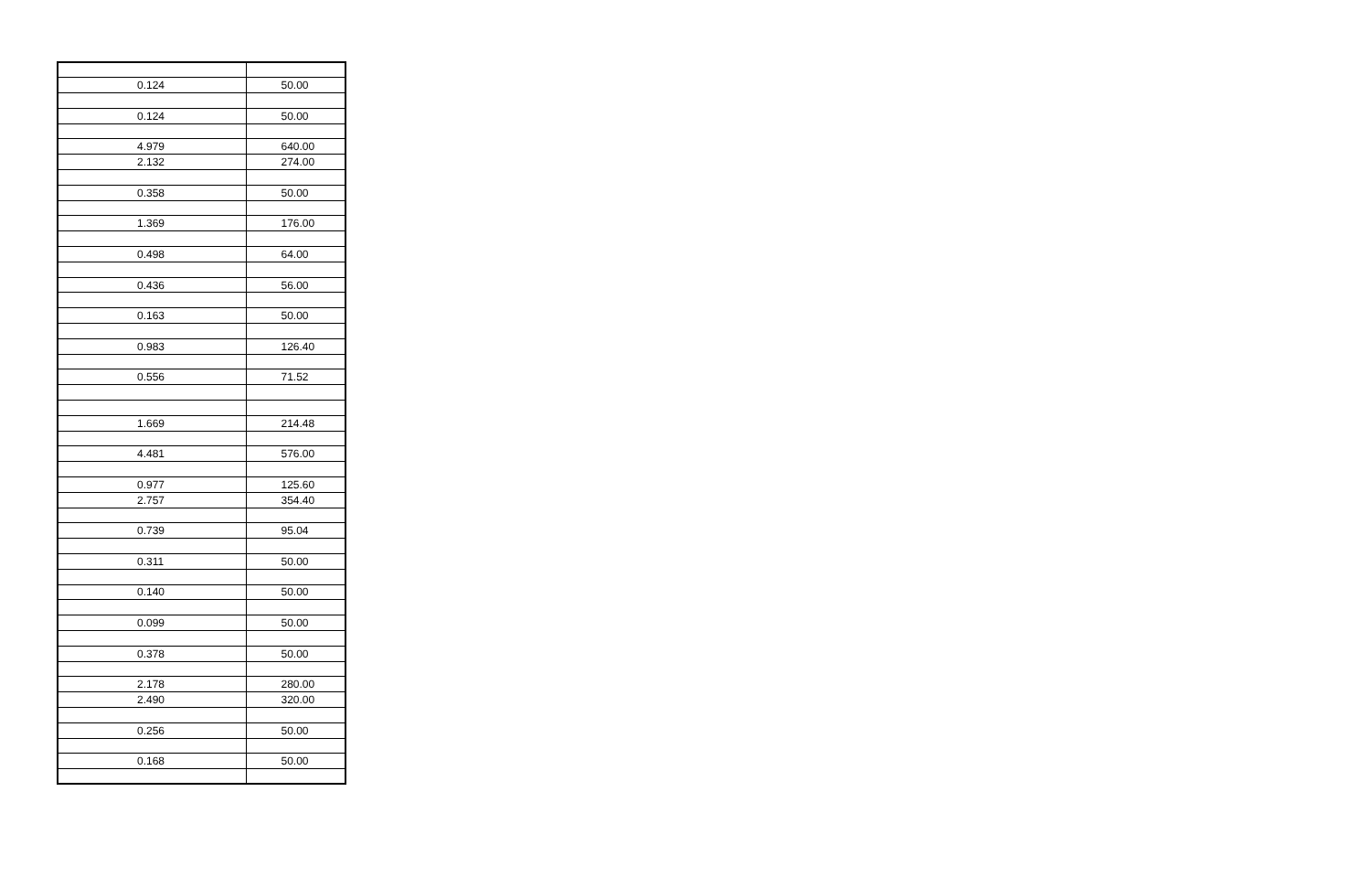| 0.124 | 50.00 |
| 0.124 | 50.00 |
| 4.979 | 640.00 |
| 2.132 | 274.00 |
| 0.358 | 50.00 |
| 1.369 | 176.00 |
| 0.498 | 64.00 |
| 0.436 | 56.00 |
| 0.163 | 50.00 |
| 0.983 | 126.40 |
| 0.556 | 71.52 |
| 1.669 | 214.48 |
| 4.481 | 576.00 |
| 0.977 | 125.60 |
| 2.757 | 354.40 |
| 0.739 | 95.04 |
| 0.311 | 50.00 |
| 0.140 | 50.00 |
| 0.099 | 50.00 |
| 0.378 | 50.00 |
| 2.178 | 280.00 |
| 2.490 | 320.00 |
| 0.256 | 50.00 |
| 0.168 | 50.00 |